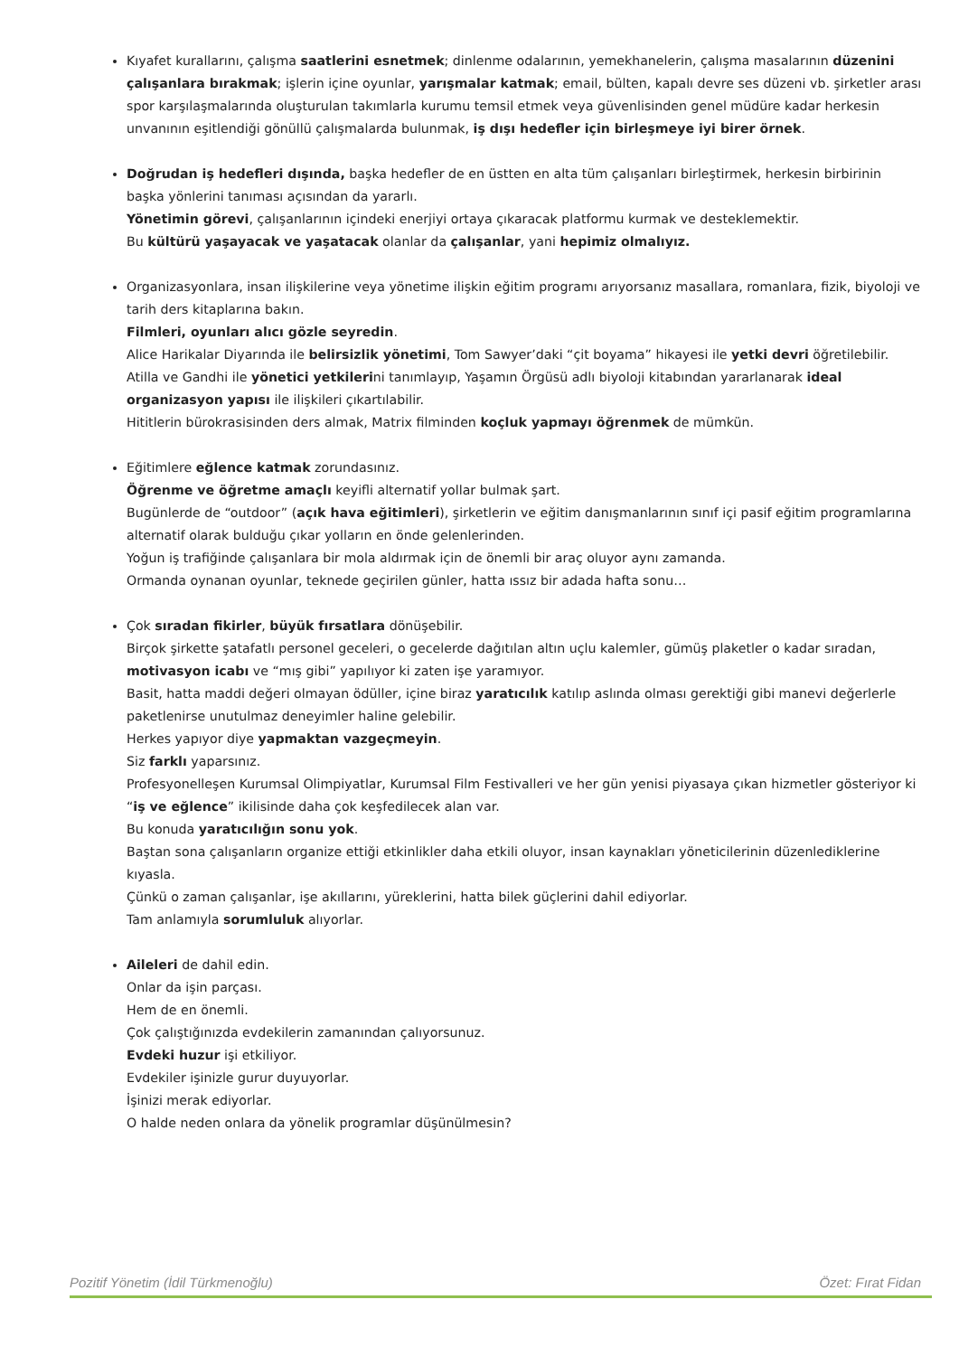Kıyafet kurallarını, çalışma saatlerini esnetmek; dinlenme odalarının, yemekhanelerin, çalışma masalarının düzenini çalışanlara bırakmak; işlerin içine oyunlar, yarışmalar katmak; email, bülten, kapalı devre ses düzeni vb. şirketler arası spor karşılaşmalarında oluşturulan takımlarla kurumu temsil etmek veya güvenlisinden genel müdüre kadar herkesin unvanının eşitlendiği gönüllü çalışmalarda bulunmak, iş dışı hedefler için birleşmeye iyi birer örnek.
Doğrudan iş hedefleri dışında, başka hedefler de en üstten en alta tüm çalışanları birleştirmek, herkesin birbirinin başka yönlerini tanıması açısından da yararlı.
Yönetimin görevi, çalışanlarının içindeki enerjiyi ortaya çıkaracak platformu kurmak ve desteklemektir.
Bu kültürü yaşayacak ve yaşatacak olanlar da çalışanlar, yani hepimiz olmalıyız.
Organizasyonlara, insan ilişkilerine veya yönetime ilişkin eğitim programı arıyorsanız masallara, romanlara, fizik, biyoloji ve tarih ders kitaplarına bakın.
Filmleri, oyunları alıcı gözle seyredin.
Alice Harikalar Diyarında ile belirsizlik yönetimi, Tom Sawyer’daki “çit boyama” hikayesi ile yetki devri öğretilebilir.
Atilla ve Gandhi ile yönetici yetkilerini tanımlayıp, Yaşamın Örgüsü adlı biyoloji kitabından yararlanarak ideal organizasyon yapısı ile ilişkileri çıkartılabilir.
Hititlerin bürokrasisinden ders almak, Matrix filminden koçluk yapmayı öğrenmek de mümkün.
Eğitimlere eğlence katmak zorundasınız.
Öğrenme ve öğretme amaçlı keyifli alternatif yollar bulmak şart.
Bugünlerde de “outdoor” (açık hava eğitimleri), şirketlerin ve eğitim danışmanlarının sınıf içi pasif eğitim programlarına alternatif olarak bulduğu çıkar yolların en önde gelenlerinden.
Yoğun iş trafiğinde çalışanlara bir mola aldırmak için de önemli bir araç oluyor aynı zamanda.
Ormanda oynanan oyunlar, teknede geçirilen günler, hatta ıssız bir adada hafta sonu…
Çok sıradan fikirler, büyük fırsatlara dönüşebilir.
Birçok şirkette şatafatlı personel geceleri, o gecelerde dağıtılan altın uçlu kalemler, gümüş plaketler o kadar sıradan, motivasyon icabı ve “mış gibi” yapılıyor ki zaten işe yaramıyor.
Basit, hatta maddi değeri olmayan ödüller, içine biraz yaratıcılık katılıp aslında olması gerektiği gibi manevi değerlerle paketlenirse unutulmaz deneyimler haline gelebilir.
Herkes yapıyor diye yapmaktan vazgeçmeyin.
Siz farklı yaparsınız.
Profesyonelleşen Kurumsal Olimpiyatlar, Kurumsal Film Festivalleri ve her gün yenisi piyasaya çıkan hizmetler gösteriyor ki “iş ve eğlence” ikilisinde daha çok keşfedilecek alan var.
Bu konuda yaratıcılığın sonu yok.
Baştan sona çalışanların organize ettiği etkinlikler daha etkili oluyor, insan kaynakları yöneticilerinin düzenlediklerine kıyasla.
Çünkü o zaman çalışanlar, işe akıllarını, yüreklerini, hatta bilek güçlerini dahil ediyorlar.
Tam anlamıyla sorumluluk alıyorlar.
Aileleri de dahil edin.
Onlar da işin parçası.
Hem de en önemli.
Çok çalıştığınızda evdekilerin zamanından çalıyorsunuz.
Evdeki huzur işi etkiliyor.
Evdekiler işinizle gurur duyuyorlar.
İşinizi merak ediyorlar.
O halde neden onlara da yönelik programlar düşünülmesin?
Pozitif Yönetim (İdil Türkmenoğlu) Özet: Fırat Fidan